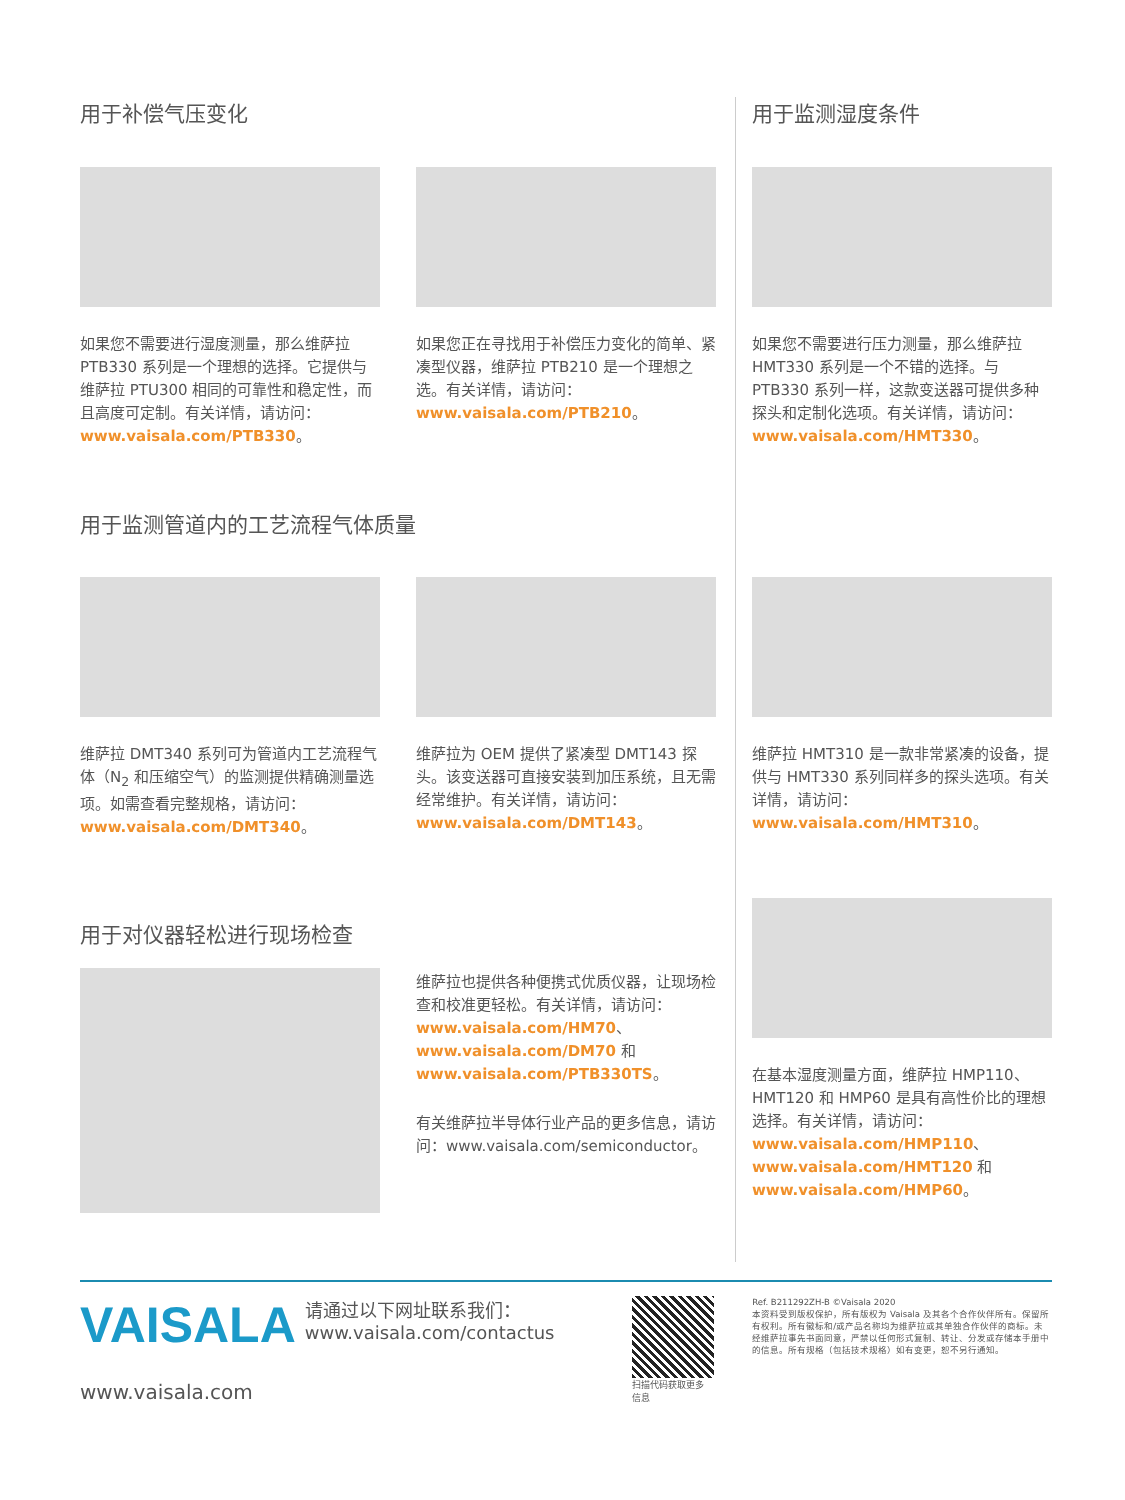用于补偿气压变化 用于监测湿度条件
如果您不需要进行湿度测量，那么维萨拉 PTB330 系列是一个理想的选择。它提供与维萨拉 PTU300 相同的可靠性和稳定性，而且高度可定制。有关详情，请访问：www.vaisala.com/PTB330。
如果您正在寻找用于补偿压力变化的简单、紧凑型仪器，维萨拉 PTB210 是一个理想之选。有关详情，请访问：www.vaisala.com/PTB210。
如果您不需要进行压力测量，那么维萨拉 HMT330 系列是一个不错的选择。与 PTB330 系列一样，这款变送器可提供多种探头和定制化选项。有关详情，请访问：www.vaisala.com/HMT330。
用于监测管道内的工艺流程气体质量
维萨拉 DMT340 系列可为管道内工艺流程气体（N<sub>2</sub> 和压缩空气）的监测提供精确测量选项。如需查看完整规格，请访问：www.vaisala.com/DMT340。
维萨拉为 OEM 提供了紧凑型 DMT143 探头。该变送器可直接安装到加压系统，且无需经常维护。有关详情，请访问：www.vaisala.com/DMT143。
维萨拉 HMT310 是一款非常紧凑的设备，提供与 HMT330 系列同样多的探头选项。有关详情，请访问：www.vaisala.com/HMT310。
用于对仪器轻松进行现场检查
维萨拉也提供各种便携式优质仪器，让现场检查和校准更轻松。有关详情，请访问：www.vaisala.com/HM70、www.vaisala.com/DM70 和 www.vaisala.com/PTB330TS。
有关维萨拉半导体行业产品的更多信息，请访问：www.vaisala.com/semiconductor。
在基本湿度测量方面，维萨拉 HMP110、HMT120 和 HMP60 是具有高性价比的理想选择。有关详情，请访问：www.vaisala.com/HMP110、www.vaisala.com/HMT120 和 www.vaisala.com/HMP60。
VAISALA
www.vaisala.com
请通过以下网址联系我们：
www.vaisala.com/contactus
扫描代码获取更多
信息
Ref. B211292ZH-B ©Vaisala 2020
本资料受到版权保护，所有版权为 Vaisala 及其各个合作伙伴所有。保留所有权利。所有徽标和/或产品名称均为维萨拉或其单独合作伙伴的商标。未经维萨拉事先书面同意，严禁以任何形式复制、转让、分发或存储本手册中的信息。所有规格（包括技术规格）如有变更，恕不另行通知。